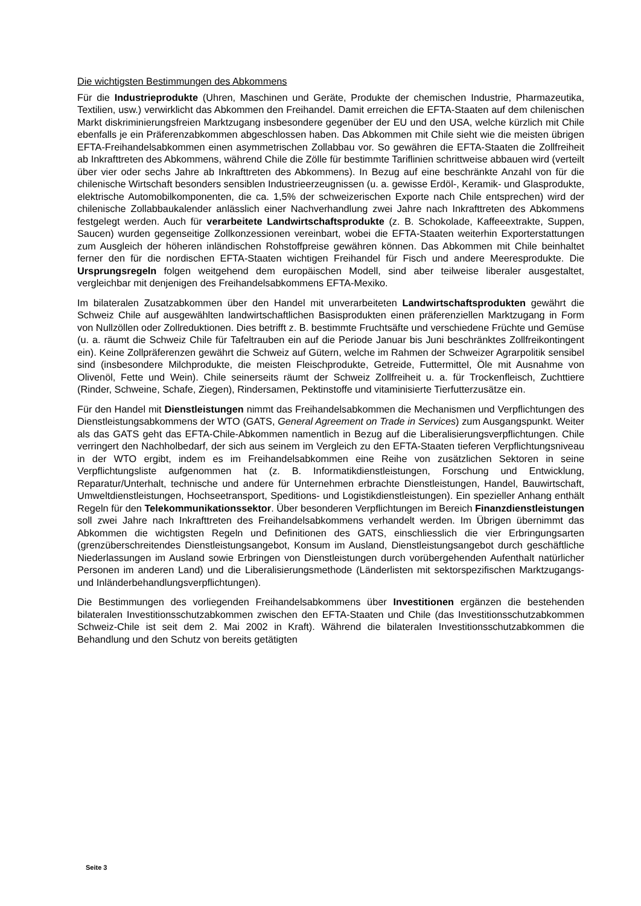Die wichtigsten Bestimmungen des Abkommens
Für die Industrieprodukte (Uhren, Maschinen und Geräte, Produkte der chemischen Industrie, Pharmazeutika, Textilien, usw.) verwirklicht das Abkommen den Freihandel. Damit erreichen die EFTA-Staaten auf dem chilenischen Markt diskriminierungsfreien Marktzugang insbesondere gegenüber der EU und den USA, welche kürzlich mit Chile ebenfalls je ein Präferenzabkommen abgeschlossen haben. Das Abkommen mit Chile sieht wie die meisten übrigen EFTA-Freihandelsabkommen einen asymmetrischen Zollabbau vor. So gewähren die EFTA-Staaten die Zollfreiheit ab Inkrafttreten des Abkommens, während Chile die Zölle für bestimmte Tariflinien schrittweise abbauen wird (verteilt über vier oder sechs Jahre ab Inkrafttreten des Abkommens). In Bezug auf eine beschränkte Anzahl von für die chilenische Wirtschaft besonders sensiblen Industrieerzeugnissen (u. a. gewisse Erdöl-, Keramik- und Glasprodukte, elektrische Automobilkomponenten, die ca. 1,5% der schweizerischen Exporte nach Chile entsprechen) wird der chilenische Zollabbaukalender anlässlich einer Nachverhandlung zwei Jahre nach Inkrafttreten des Abkommens festgelegt werden. Auch für verarbeitete Landwirtschaftsprodukte (z. B. Schokolade, Kaffeeextrakte, Suppen, Saucen) wurden gegenseitige Zollkonzessionen vereinbart, wobei die EFTA-Staaten weiterhin Exporterstattungen zum Ausgleich der höheren inländischen Rohstoffpreise gewähren können. Das Abkommen mit Chile beinhaltet ferner den für die nordischen EFTA-Staaten wichtigen Freihandel für Fisch und andere Meeresprodukte. Die Ursprungsregeln folgen weitgehend dem europäischen Modell, sind aber teilweise liberaler ausgestaltet, vergleichbar mit denjenigen des Freihandelsabkommens EFTA-Mexiko.
Im bilateralen Zusatzabkommen über den Handel mit unverarbeiteten Landwirtschaftsprodukten gewährt die Schweiz Chile auf ausgewählten landwirtschaftlichen Basisprodukten einen präferenziellen Marktzugang in Form von Nullzöllen oder Zollreduktionen. Dies betrifft z. B. bestimmte Fruchtsäfte und verschiedene Früchte und Gemüse (u. a. räumt die Schweiz Chile für Tafeltrauben ein auf die Periode Januar bis Juni beschränktes Zollfreikontingent ein). Keine Zollpräferenzen gewährt die Schweiz auf Gütern, welche im Rahmen der Schweizer Agrarpolitik sensibel sind (insbesondere Milchprodukte, die meisten Fleischprodukte, Getreide, Futtermittel, Öle mit Ausnahme von Olivenöl, Fette und Wein). Chile seinerseits räumt der Schweiz Zollfreiheit u. a. für Trockenfleisch, Zuchttiere (Rinder, Schweine, Schafe, Ziegen), Rindersamen, Pektinstoffe und vitaminisierte Tierfutterzusätze ein.
Für den Handel mit Dienstleistungen nimmt das Freihandelsabkommen die Mechanismen und Verpflichtungen des Dienstleistungsabkommens der WTO (GATS, General Agreement on Trade in Services) zum Ausgangspunkt. Weiter als das GATS geht das EFTA-Chile-Abkommen namentlich in Bezug auf die Liberalisierungsverpflichtungen. Chile verringert den Nachholbedarf, der sich aus seinem im Vergleich zu den EFTA-Staaten tieferen Verpflichtungsniveau in der WTO ergibt, indem es im Freihandelsabkommen eine Reihe von zusätzlichen Sektoren in seine Verpflichtungsliste aufgenommen hat (z. B. Informatikdienstleistungen, Forschung und Entwicklung, Reparatur/Unterhalt, technische und andere für Unternehmen erbrachte Dienstleistungen, Handel, Bauwirtschaft, Umweltdienstleistungen, Hochseetransport, Speditions- und Logistikdienstleistungen). Ein spezieller Anhang enthält Regeln für den Telekommunikationssektor. Über besonderen Verpflichtungen im Bereich Finanzdienstleistungen soll zwei Jahre nach Inkrafttreten des Freihandelsabkommens verhandelt werden. Im Übrigen übernimmt das Abkommen die wichtigsten Regeln und Definitionen des GATS, einschliesslich die vier Erbringungsarten (grenzüberschreitendes Dienstleistungsangebot, Konsum im Ausland, Dienstleistungsangebot durch geschäftliche Niederlassungen im Ausland sowie Erbringen von Dienstleistungen durch vorübergehenden Aufenthalt natürlicher Personen im anderen Land) und die Liberalisierungsmethode (Länderlisten mit sektorspezifischen Marktzugangs- und Inländerbehandlungsverpflichtungen).
Die Bestimmungen des vorliegenden Freihandelsabkommens über Investitionen ergänzen die bestehenden bilateralen Investitionsschutzabkommen zwischen den EFTA-Staaten und Chile (das Investitionsschutzabkommen Schweiz-Chile ist seit dem 2. Mai 2002 in Kraft). Während die bilateralen Investitionsschutzabkommen die Behandlung und den Schutz von bereits getätigten
Seite 3